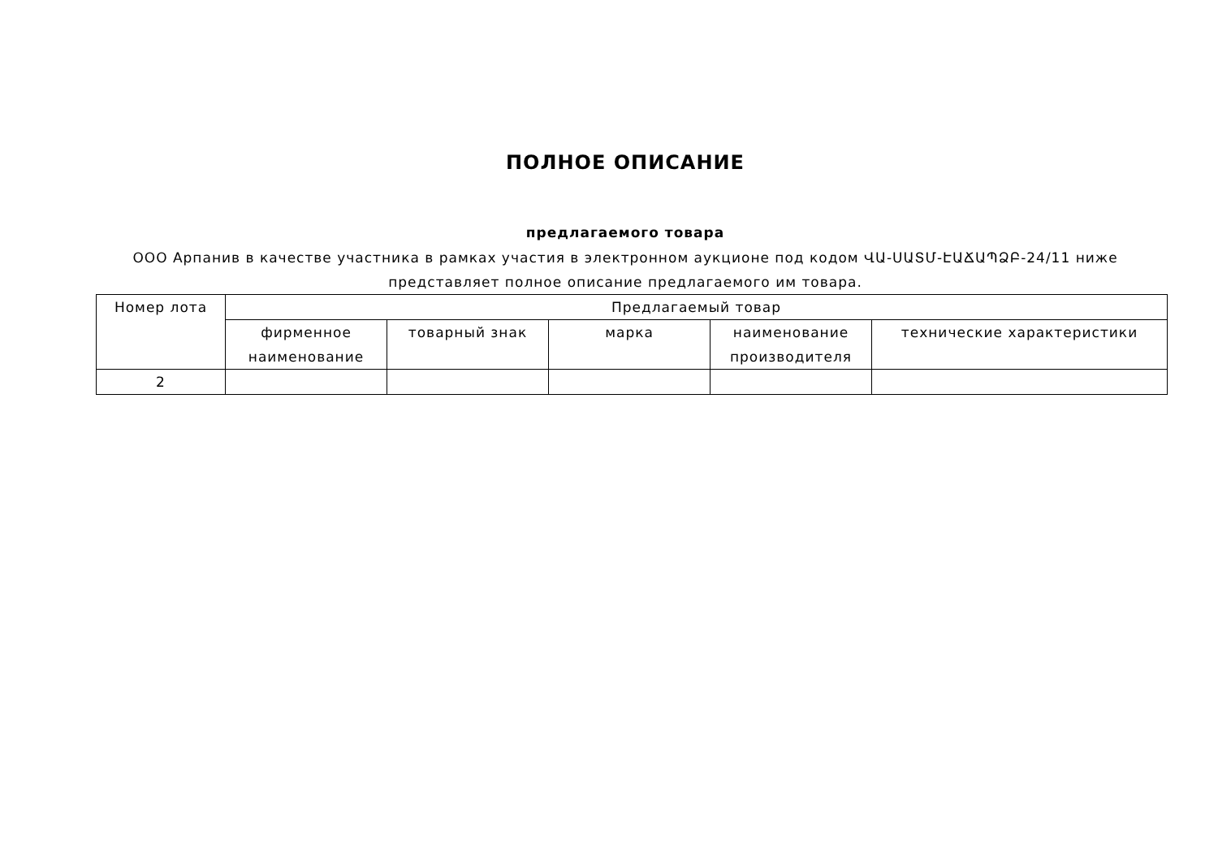ПОЛНОЕ ОПИСАНИЕ
предлагаемого товара
ООО Арпанив в качестве участника в рамках участия в электронном аукционе под кодом ՎԱ-ՍԱՏՄ-ԷԱՃԱՊՁԲ-24/11 ниже представляет полное описание предлагаемого им товара.
| Номер лота | Предлагаемый товар | | | | |
| --- | --- | --- | --- | --- | --- |
| | фирменное наименование | товарный знак | марка | наименование производителя | технические характеристики |
| 2 | | | | | |